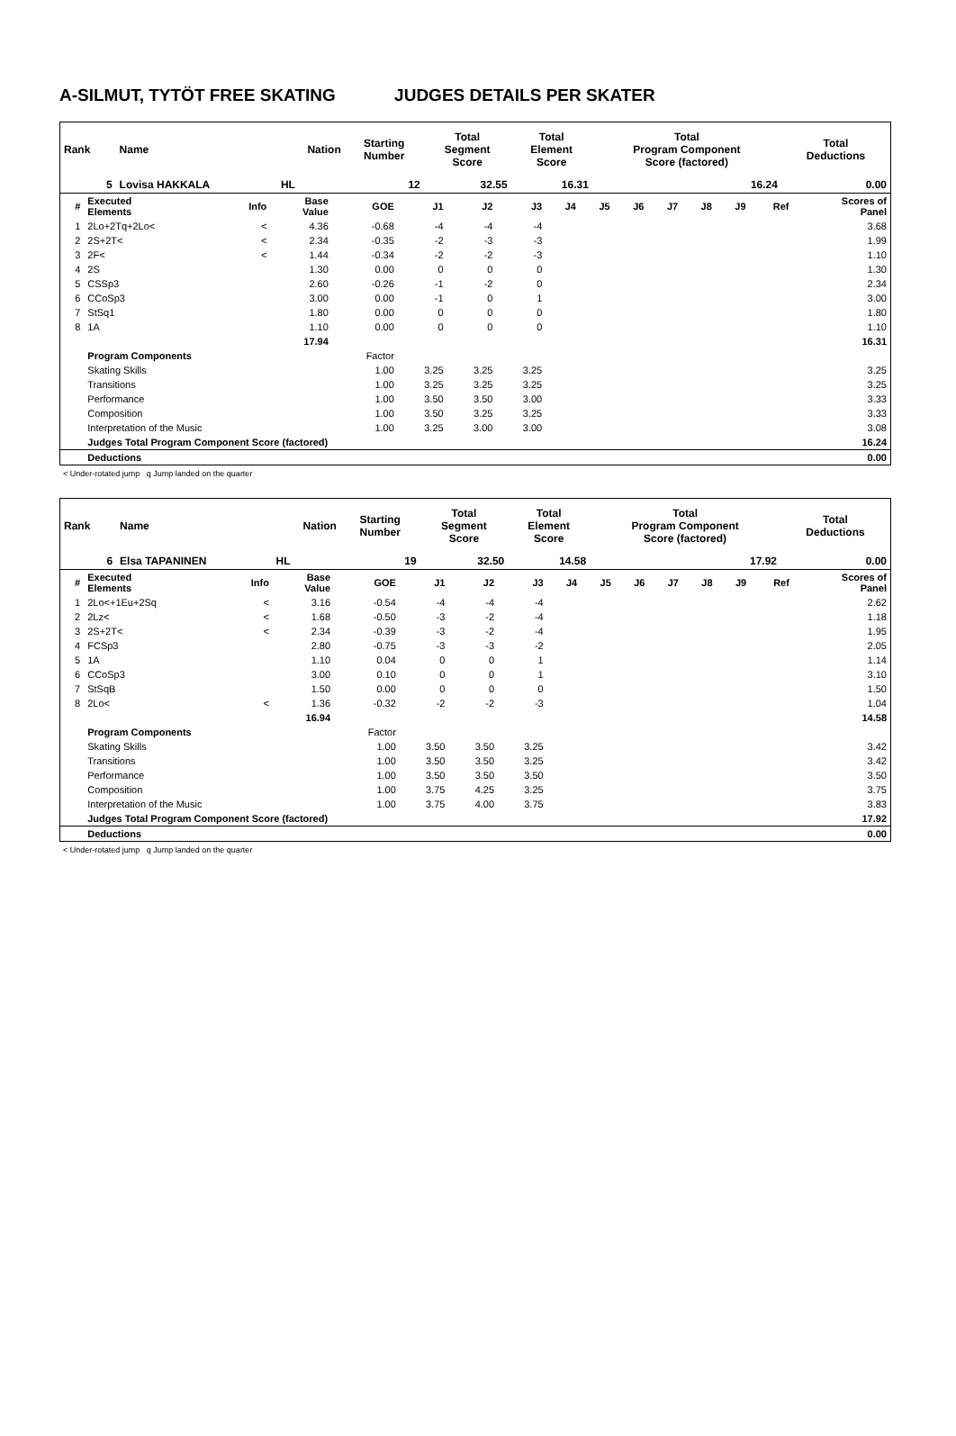A-SILMUT, TYTÖT FREE SKATING JUDGES DETAILS PER SKATER
| Rank | Name | Nation | Starting Number | Total Segment Score | Total Element Score | Total Program Component Score (factored) | Total Deductions |
| 5 | Lovisa HAKKALA | HL | 12 | 32.55 | 16.31 | 16.24 | 0.00 |
| # | Executed Elements | Info | Base Value | GOE | J1 | J2 | J3 | J4 | J5 | J6 | J7 | J8 | J9 | Ref | Scores of Panel |
| --- | --- | --- | --- | --- | --- | --- | --- | --- | --- | --- | --- | --- | --- | --- | --- |
| 1 | 2Lo+2Tq+2Lo< | < | 4.36 | -0.68 | -4 | -4 | -4 | | | | | | | | 3.68 |
| 2 | 2S+2T< | < | 2.34 | -0.35 | -2 | -3 | -3 | | | | | | | | 1.99 |
| 3 | 2F< | < | 1.44 | -0.34 | -2 | -2 | -3 | | | | | | | | 1.10 |
| 4 | 2S | | 1.30 | 0.00 | 0 | 0 | 0 | | | | | | | | 1.30 |
| 5 | CSSp3 | | 2.60 | -0.26 | -1 | -2 | 0 | | | | | | | | 2.34 |
| 6 | CCoSp3 | | 3.00 | 0.00 | -1 | 0 | 1 | | | | | | | | 3.00 |
| 7 | StSq1 | | 1.80 | 0.00 | 0 | 0 | 0 | | | | | | | | 1.80 |
| 8 | 1A | | 1.10 | 0.00 | 0 | 0 | 0 | | | | | | | | 1.10 |
| | | | 17.94 | | | | | | | | | | | | 16.31 |
| | Program Components | | | Factor | | | | | | | | | | | |
| | Skating Skills | | | 1.00 | 3.25 | 3.25 | 3.25 | | | | | | | | 3.25 |
| | Transitions | | | 1.00 | 3.25 | 3.25 | 3.25 | | | | | | | | 3.25 |
| | Performance | | | 1.00 | 3.50 | 3.50 | 3.00 | | | | | | | | 3.33 |
| | Composition | | | 1.00 | 3.50 | 3.25 | 3.25 | | | | | | | | 3.33 |
| | Interpretation of the Music | | | 1.00 | 3.25 | 3.00 | 3.00 | | | | | | | | 3.08 |
| | Judges Total Program Component Score (factored) | | | | | | | | | | | | | | 16.24 |
| | Deductions | | | | | | | | | | | | | | 0.00 |
< Under-rotated jump q Jump landed on the quarter
| Rank | Name | Nation | Starting Number | Total Segment Score | Total Element Score | Total Program Component Score (factored) | Total Deductions |
| 6 | Elsa TAPANINEN | HL | 19 | 32.50 | 14.58 | 17.92 | 0.00 |
| # | Executed Elements | Info | Base Value | GOE | J1 | J2 | J3 | J4 | J5 | J6 | J7 | J8 | J9 | Ref | Scores of Panel |
| --- | --- | --- | --- | --- | --- | --- | --- | --- | --- | --- | --- | --- | --- | --- | --- |
| 1 | 2Lo<+1Eu+2Sq | < | 3.16 | -0.54 | -4 | -4 | -4 | | | | | | | | 2.62 |
| 2 | 2Lz< | < | 1.68 | -0.50 | -3 | -2 | -4 | | | | | | | | 1.18 |
| 3 | 2S+2T< | < | 2.34 | -0.39 | -3 | -2 | -4 | | | | | | | | 1.95 |
| 4 | FCSp3 | | 2.80 | -0.75 | -3 | -3 | -2 | | | | | | | | 2.05 |
| 5 | 1A | | 1.10 | 0.04 | 0 | 0 | 1 | | | | | | | | 1.14 |
| 6 | CCoSp3 | | 3.00 | 0.10 | 0 | 0 | 1 | | | | | | | | 3.10 |
| 7 | StSqB | | 1.50 | 0.00 | 0 | 0 | 0 | | | | | | | | 1.50 |
| 8 | 2Lo< | < | 1.36 | -0.32 | -2 | -2 | -3 | | | | | | | | 1.04 |
| | | | 16.94 | | | | | | | | | | | | 14.58 |
| | Program Components | | | Factor | | | | | | | | | | | |
| | Skating Skills | | | 1.00 | 3.50 | 3.50 | 3.25 | | | | | | | | 3.42 |
| | Transitions | | | 1.00 | 3.50 | 3.50 | 3.25 | | | | | | | | 3.42 |
| | Performance | | | 1.00 | 3.50 | 3.50 | 3.50 | | | | | | | | 3.50 |
| | Composition | | | 1.00 | 3.75 | 4.25 | 3.25 | | | | | | | | 3.75 |
| | Interpretation of the Music | | | 1.00 | 3.75 | 4.00 | 3.75 | | | | | | | | 3.83 |
| | Judges Total Program Component Score (factored) | | | | | | | | | | | | | | 17.92 |
| | Deductions | | | | | | | | | | | | | | 0.00 |
< Under-rotated jump q Jump landed on the quarter